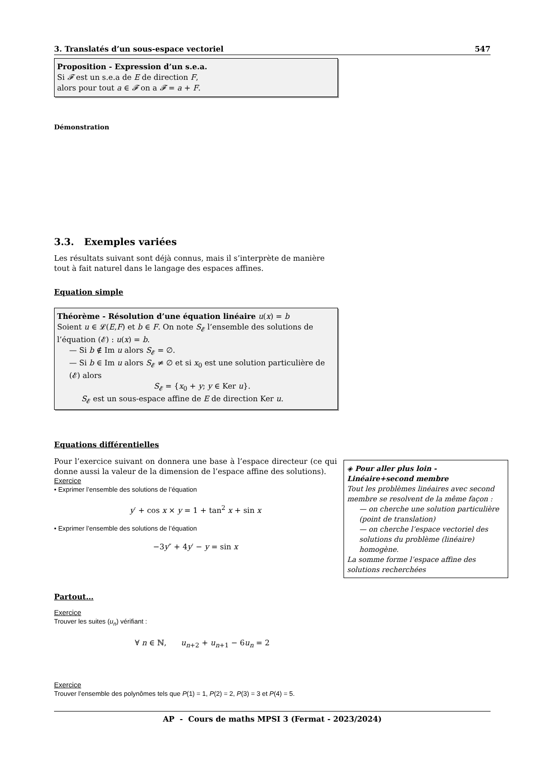3. Translatés d’un sous-espace vectoriel 547
Proposition - Expression d’un s.e.a.
Si 𝓕 est un s.e.a de E de direction F,
alors pour tout a ∈ 𝓕 on a 𝓕 = a + F.
Démonstration
3.3. Exemples variées
Les résultats suivant sont déjà connus, mais il s’interprète de manière tout à fait naturel dans le langage des espaces affines.
Equation simple
Théorème - Résolution d’une équation linéaire u(x) = b
Soient u ∈ 𝓛(E,F) et b ∈ F. On note S<sub>𝓔</sub> l’ensemble des solutions de l’équation (𝓔) : u(x) = b.
— Si b ∉ Im u alors S<sub>𝓔</sub> = ∅.
— Si b ∈ Im u alors S<sub>𝓔</sub> ≠ ∅ et si x<sub>0</sub> est une solution particulière de (𝓔) alors
S<sub>𝓔</sub> = {x<sub>0</sub> + y; y ∈ Ker u}.
S<sub>𝓔</sub> est un sous-espace affine de E de direction Ker u.
Equations différentielles
Pour l’exercice suivant on donnera une base à l’espace directeur (ce qui donne aussi la valeur de la dimension de l’espace affine des solutions).
Exercice
• Exprimer l’ensemble des solutions de l’équation
y′ + cos x × y = 1 + tan<sup>2</sup> x + sin x
• Exprimer l’ensemble des solutions de l’équation
−3y″ + 4y′ − y = sin x
Partout…
Exercice
Trouver les suites (u<sub>n</sub>) vérifiant :
∀ n ∈ ℕ, u<sub>n+2</sub> + u<sub>n+1</sub> − 6u<sub>n</sub> = 2
Exercice
Trouver l’ensemble des polynômes tels que P(1) = 1, P(2) = 2, P(3) = 3 et P(4) = 5.
AP - Cours de maths MPSI 3 (Fermat - 2023/2024)
◈ Pour aller plus loin - Linéaire+second membre
Tout les problèmes linéaires avec second membre se resolvent de la même façon :
— on cherche une solution particulière (point de translation)
— on cherche l’espace vectoriel des solutions du problème (linéaire) homogène.
La somme forme l’espace affine des solutions recherchées